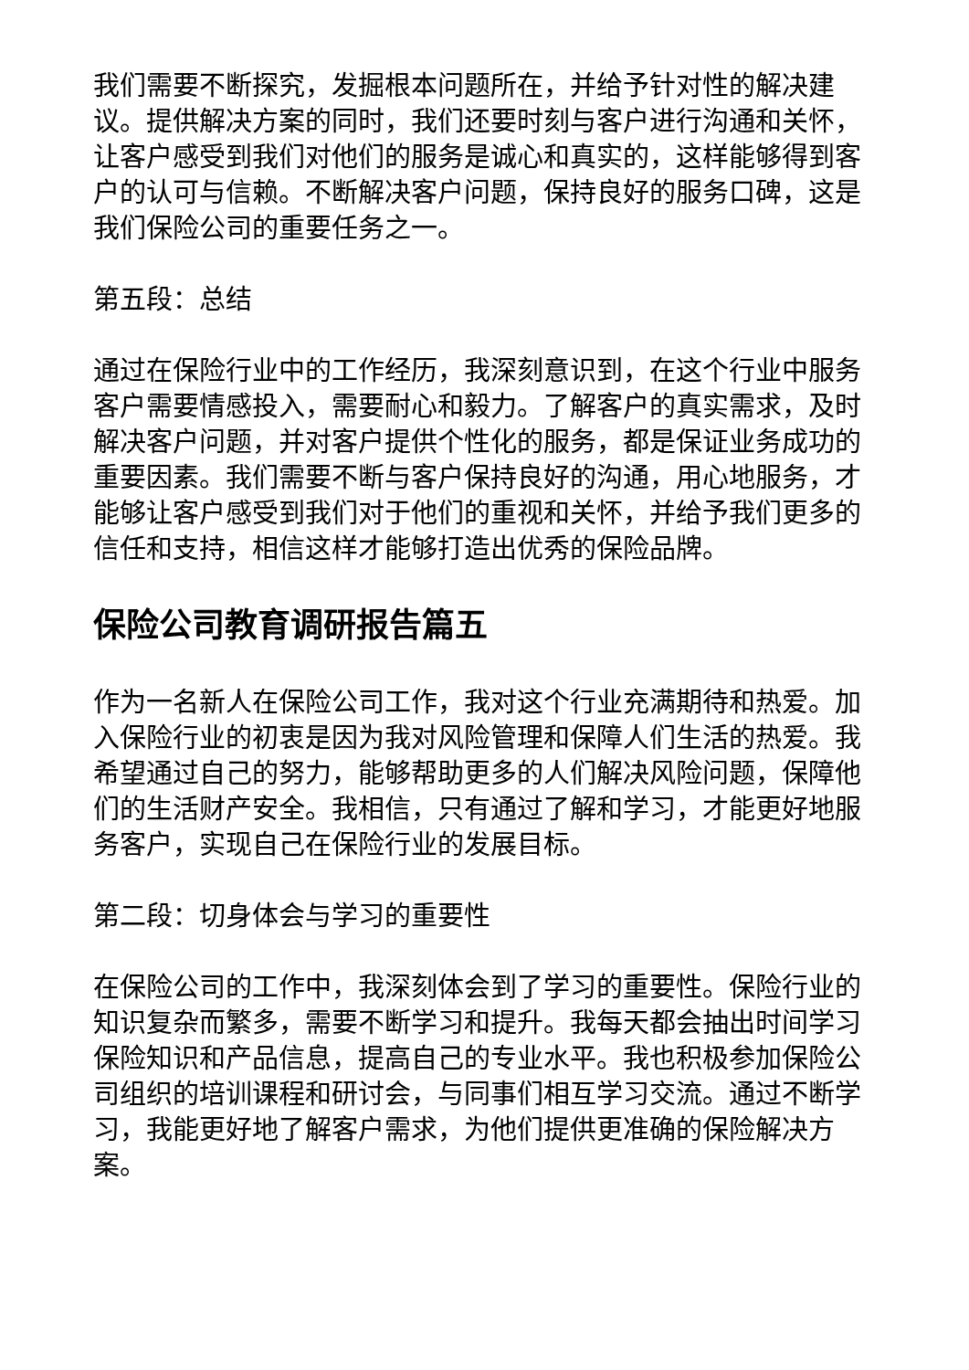我们需要不断探究，发掘根本问题所在，并给予针对性的解决建议。提供解决方案的同时，我们还要时刻与客户进行沟通和关怀，让客户感受到我们对他们的服务是诚心和真实的，这样能够得到客户的认可与信赖。不断解决客户问题，保持良好的服务口碑，这是我们保险公司的重要任务之一。
第五段：总结
通过在保险行业中的工作经历，我深刻意识到，在这个行业中服务客户需要情感投入，需要耐心和毅力。了解客户的真实需求，及时解决客户问题，并对客户提供个性化的服务，都是保证业务成功的重要因素。我们需要不断与客户保持良好的沟通，用心地服务，才能够让客户感受到我们对于他们的重视和关怀，并给予我们更多的信任和支持，相信这样才能够打造出优秀的保险品牌。
保险公司教育调研报告篇五
作为一名新人在保险公司工作，我对这个行业充满期待和热爱。加入保险行业的初衷是因为我对风险管理和保障人们生活的热爱。我希望通过自己的努力，能够帮助更多的人们解决风险问题，保障他们的生活财产安全。我相信，只有通过了解和学习，才能更好地服务客户，实现自己在保险行业的发展目标。
第二段：切身体会与学习的重要性
在保险公司的工作中，我深刻体会到了学习的重要性。保险行业的知识复杂而繁多，需要不断学习和提升。我每天都会抽出时间学习保险知识和产品信息，提高自己的专业水平。我也积极参加保险公司组织的培训课程和研讨会，与同事们相互学习交流。通过不断学习，我能更好地了解客户需求，为他们提供更准确的保险解决方案。